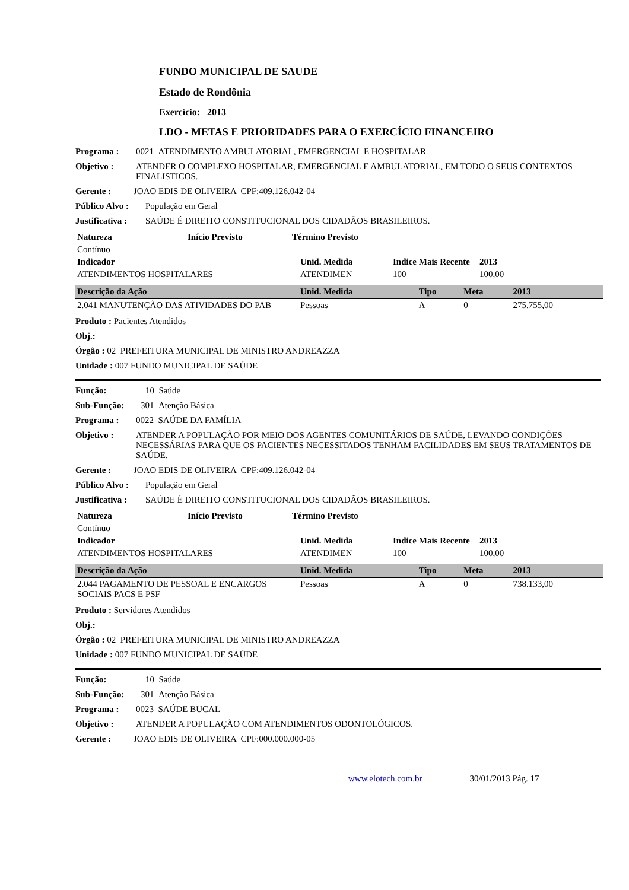FUNDO MUNICIPAL DE SAUDE
Estado de Rondônia
Exercício: 2013
LDO - METAS E PRIORIDADES PARA O EXERCÍCIO FINANCEIRO
Programa : 0021 ATENDIMENTO AMBULATORIAL, EMERGENCIAL E HOSPITALAR
Objetivo : ATENDER O COMPLEXO HOSPITALAR, EMERGENCIAL E AMBULATORIAL, EM TODO O SEUS CONTEXTOS FINALISTICOS.
Gerente : JOAO EDIS DE OLIVEIRA CPF:409.126.042-04
Público Alvo : População em Geral
Justificativa : SAÚDE É DIREITO CONSTITUCIONAL DOS CIDADÃOS BRASILEIROS.
| Natureza | Início Previsto | Término Previsto |
| --- | --- | --- |
| Contínuo | | |
| Indicador | Unid. Medida | Indice Mais Recente | 2013 |
| --- | --- | --- | --- |
| ATENDIMENTOS HOSPITALARES | ATENDIMEN | 100 | 100,00 |
| Descrição da Ação | Unid. Medida | Tipo | Meta | 2013 |
| --- | --- | --- | --- | --- |
| 2.041 MANUTENÇÃO DAS ATIVIDADES DO PAB | Pessoas | A | 0 | 275.755,00 |
Produto : Pacientes Atendidos
Obj.:
Órgão : 02 PREFEITURA MUNICIPAL DE MINISTRO ANDREAZZA
Unidade : 007 FUNDO MUNICIPAL DE SAÚDE
Função: 10 Saúde
Sub-Função: 301 Atenção Básica
Programa : 0022 SAÚDE DA FAMÍLIA
Objetivo : ATENDER A POPULAÇÃO POR MEIO DOS AGENTES COMUNITÁRIOS DE SAÚDE, LEVANDO CONDIÇÕES NECESSÁRIAS PARA QUE OS PACIENTES NECESSITADOS TENHAM FACILIDADES EM SEUS TRATAMENTOS DE SAÚDE.
Gerente : JOAO EDIS DE OLIVEIRA CPF:409.126.042-04
Público Alvo : População em Geral
Justificativa : SAÚDE É DIREITO CONSTITUCIONAL DOS CIDADÃOS BRASILEIROS.
| Natureza | Início Previsto | Término Previsto |
| --- | --- | --- |
| Contínuo | | |
| Indicador | Unid. Medida | Indice Mais Recente | 2013 |
| --- | --- | --- | --- |
| ATENDIMENTOS HOSPITALARES | ATENDIMEN | 100 | 100,00 |
| Descrição da Ação | Unid. Medida | Tipo | Meta | 2013 |
| --- | --- | --- | --- | --- |
| 2.044 PAGAMENTO DE PESSOAL E ENCARGOS SOCIAIS PACS E PSF | Pessoas | A | 0 | 738.133,00 |
Produto : Servidores Atendidos
Obj.:
Órgão : 02 PREFEITURA MUNICIPAL DE MINISTRO ANDREAZZA
Unidade : 007 FUNDO MUNICIPAL DE SAÚDE
Função: 10 Saúde
Sub-Função: 301 Atenção Básica
Programa : 0023 SAÚDE BUCAL
Objetivo : ATENDER A POPULAÇÃO COM ATENDIMENTOS ODONTOLÓGICOS.
Gerente : JOAO EDIS DE OLIVEIRA CPF:000.000.000-05
www.elotech.com.br 30/01/2013 Pág. 17